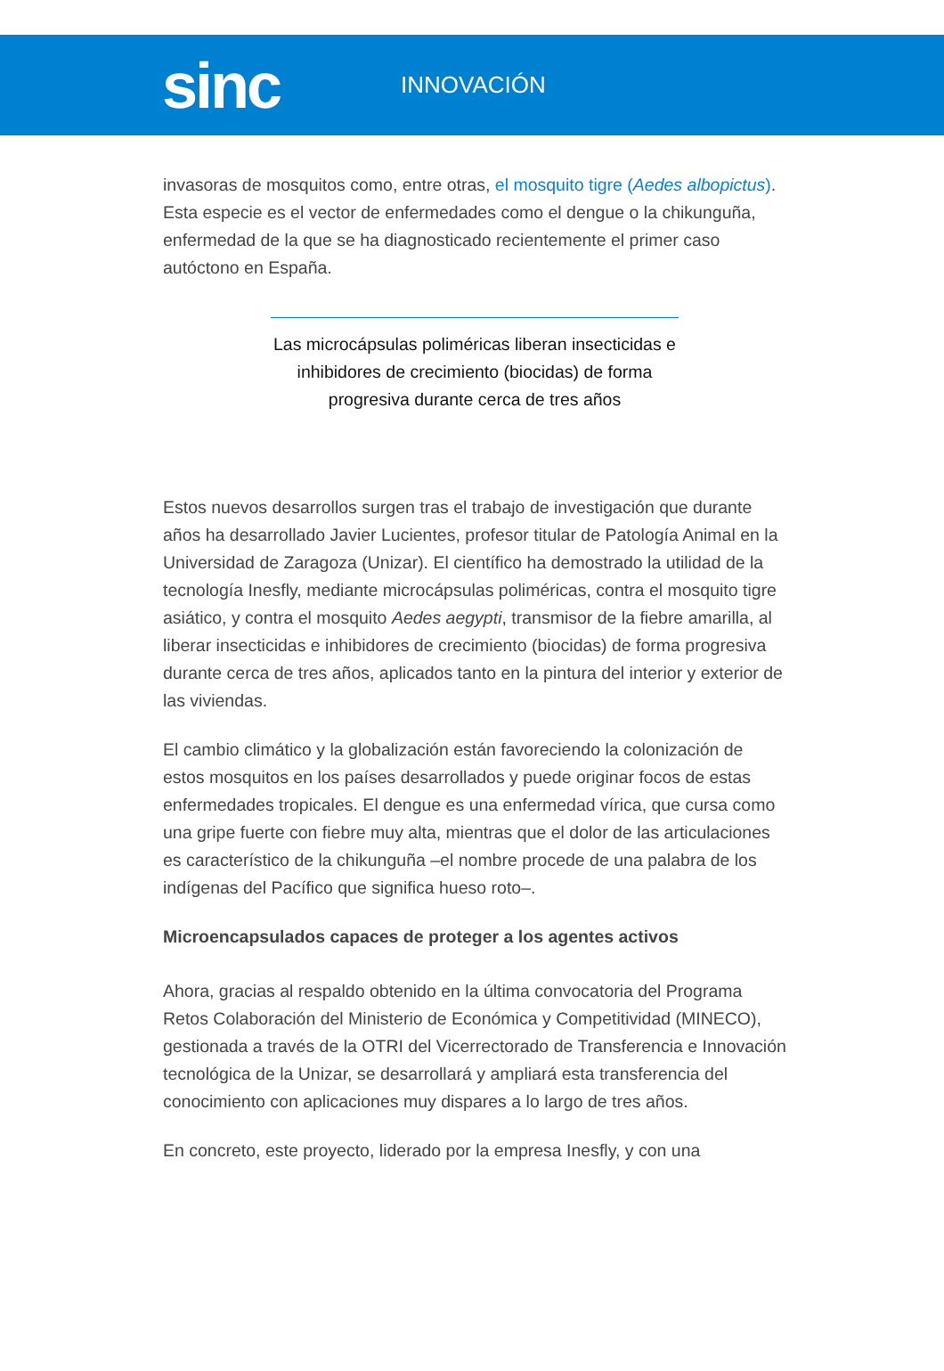sinc
INNOVACIÓN
invasoras de mosquitos como, entre otras, el mosquito tigre (Aedes albopictus). Esta especie es el vector de enfermedades como el dengue o la chikunguña, enfermedad de la que se ha diagnosticado recientemente el primer caso autóctono en España.
Las microcápsulas poliméricas liberan insecticidas e inhibidores de crecimiento (biocidas) de forma progresiva durante cerca de tres años
Estos nuevos desarrollos surgen tras el trabajo de investigación que durante años ha desarrollado Javier Lucientes, profesor titular de Patología Animal en la Universidad de Zaragoza (Unizar). El científico ha demostrado la utilidad de la tecnología Inesfly, mediante microcápsulas poliméricas, contra el mosquito tigre asiático, y contra el mosquito Aedes aegypti, transmisor de la fiebre amarilla, al liberar insecticidas e inhibidores de crecimiento (biocidas) de forma progresiva durante cerca de tres años, aplicados tanto en la pintura del interior y exterior de las viviendas.
El cambio climático y la globalización están favoreciendo la colonización de estos mosquitos en los países desarrollados y puede originar focos de estas enfermedades tropicales. El dengue es una enfermedad vírica, que cursa como una gripe fuerte con fiebre muy alta, mientras que el dolor de las articulaciones es característico de la chikunguña –el nombre procede de una palabra de los indígenas del Pacífico que significa hueso roto–.
Microencapsulados capaces de proteger a los agentes activos
Ahora, gracias al respaldo obtenido en la última convocatoria del Programa Retos Colaboración del Ministerio de Económica y Competitividad (MINECO), gestionada a través de la OTRI del Vicerrectorado de Transferencia e Innovación tecnológica de la Unizar, se desarrollará y ampliará esta transferencia del conocimiento con aplicaciones muy dispares a lo largo de tres años.
En concreto, este proyecto, liderado por la empresa Inesfly, y con una